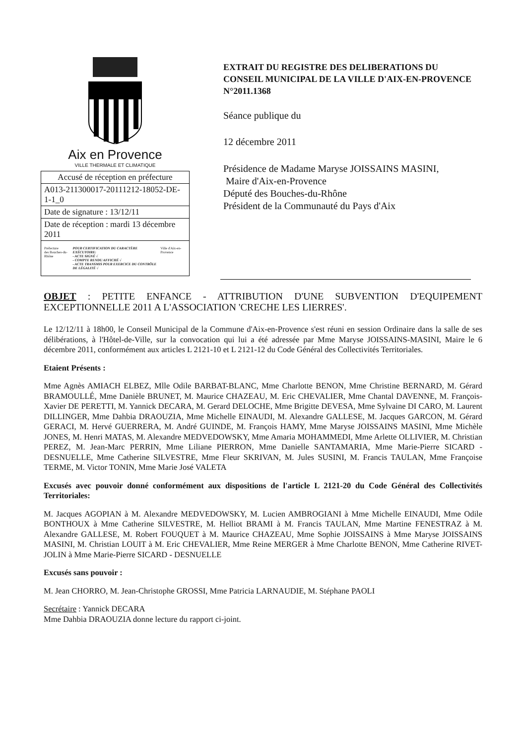Aix en Provence
VILLE THERMALE ET CLIMATIQUE
| Accusé de réception en préfecture |
| A013-211300017-20111212-18052-DE-1-1_0 |
| Date de signature : 13/12/11 |
| Date de réception : mardi 13 décembre 2011 |
| Préfecture des Bouches-du-Rhône POUR CERTIFICATION DU CARACTÈRE EXÉCUTOIRE: - ACTE SIGNÉ √ - COMPTE RENDU AFFICHÉ √ - ACTE TRANSMIS POUR EXERCICE DU CONTRÔLE DE LÉGALITÉ √ Ville d'Aix-en-Provence |
EXTRAIT DU REGISTRE DES DELIBERATIONS DU CONSEIL MUNICIPAL DE LA VILLE D'AIX-EN-PROVENCE N°2011.1368
Séance publique du
12 décembre 2011
Présidence de Madame Maryse JOISSAINS MASINI,
Maire d'Aix-en-Provence
Député des Bouches-du-Rhône
Président de la Communauté du Pays d'Aix
OBJET : PETITE ENFANCE - ATTRIBUTION D'UNE SUBVENTION D'EQUIPEMENT EXCEPTIONNELLE 2011 A L'ASSOCIATION 'CRECHE LES LIERRES'.
Le 12/12/11 à 18h00, le Conseil Municipal de la Commune d'Aix-en-Provence s'est réuni en session Ordinaire dans la salle de ses délibérations, à l'Hôtel-de-Ville, sur la convocation qui lui a été adressée par Mme Maryse JOISSAINS-MASINI, Maire le 6 décembre 2011, conformément aux articles L 2121-10 et L 2121-12 du Code Général des Collectivités Territoriales.
Etaient Présents :
Mme Agnès AMIACH ELBEZ, Mlle Odile BARBAT-BLANC, Mme Charlotte BENON, Mme Christine BERNARD, M. Gérard BRAMOULLÉ, Mme Danièle BRUNET, M. Maurice CHAZEAU, M. Eric CHEVALIER, Mme Chantal DAVENNE, M. François-Xavier DE PERETTI, M. Yannick DECARA, M. Gerard DELOCHE, Mme Brigitte DEVESA, Mme Sylvaine DI CARO, M. Laurent DILLINGER, Mme Dahbia DRAOUZIA, Mme Michelle EINAUDI, M. Alexandre GALLESE, M. Jacques GARCON, M. Gérard GERACI, M. Hervé GUERRERA, M. André GUINDE, M. François HAMY, Mme Maryse JOISSAINS MASINI, Mme Michèle JONES, M. Henri MATAS, M. Alexandre MEDVEDOWSKY, Mme Amaria MOHAMMEDI, Mme Arlette OLLIVIER, M. Christian PEREZ, M. Jean-Marc PERRIN, Mme Liliane PIERRON, Mme Danielle SANTAMARIA, Mme Marie-Pierre SICARD - DESNUELLE, Mme Catherine SILVESTRE, Mme Fleur SKRIVAN, M. Jules SUSINI, M. Francis TAULAN, Mme Françoise TERME, M. Victor TONIN, Mme Marie José VALETA
Excusés avec pouvoir donné conformément aux dispositions de l'article L 2121-20 du Code Général des Collectivités Territoriales:
M. Jacques AGOPIAN à M. Alexandre MEDVEDOWSKY, M. Lucien AMBROGIANI à Mme Michelle EINAUDI, Mme Odile BONTHOUX à Mme Catherine SILVESTRE, M. Helliot BRAMI à M. Francis TAULAN, Mme Martine FENESTRAZ à M. Alexandre GALLESE, M. Robert FOUQUET à M. Maurice CHAZEAU, Mme Sophie JOISSAINS à Mme Maryse JOISSAINS MASINI, M. Christian LOUIT à M. Eric CHEVALIER, Mme Reine MERGER à Mme Charlotte BENON, Mme Catherine RIVET-JOLIN à Mme Marie-Pierre SICARD - DESNUELLE
Excusés sans pouvoir :
M. Jean CHORRO, M. Jean-Christophe GROSSI, Mme Patricia LARNAUDIE, M. Stéphane PAOLI
Secrétaire : Yannick DECARA
Mme Dahbia DRAOUZIA donne lecture du rapport ci-joint.